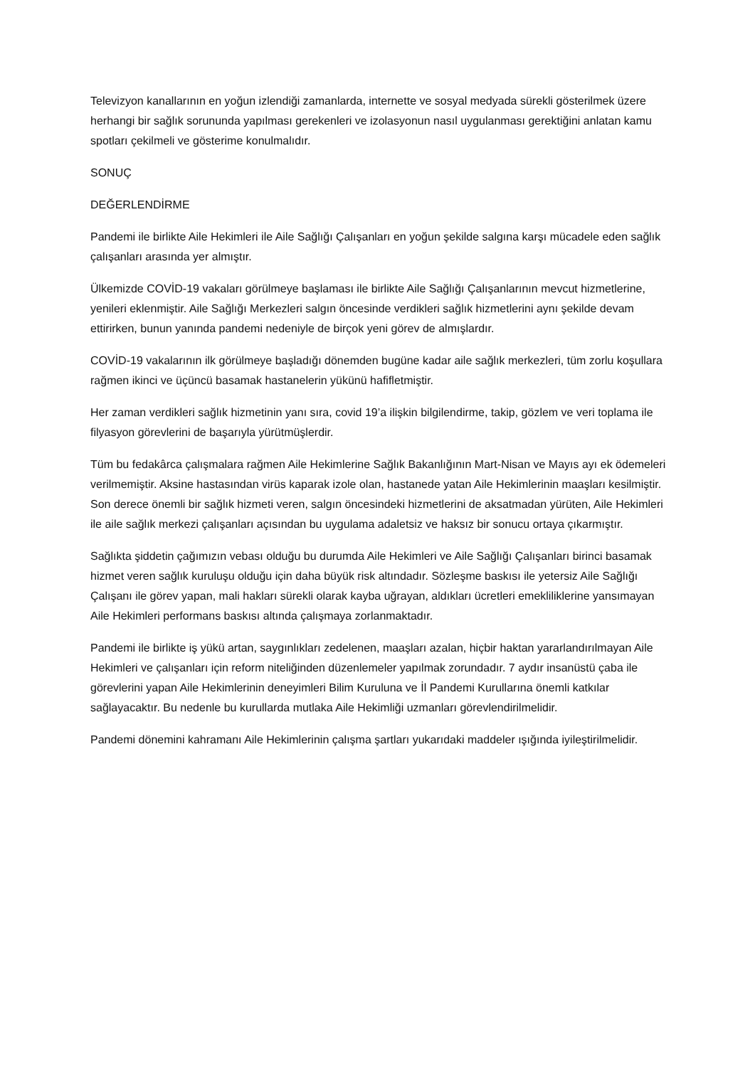Televizyon kanallarının en yoğun izlendiği zamanlarda, internette ve sosyal medyada sürekli gösterilmek üzere herhangi bir sağlık sorununda yapılması gerekenleri ve izolasyonun nasıl uygulanması gerektiğini anlatan kamu spotları çekilmeli ve gösterime konulmalıdır.
SONUÇ
DEĞERLENDİRME
Pandemi ile birlikte Aile Hekimleri ile Aile Sağlığı Çalışanları en yoğun şekilde salgına karşı mücadele eden sağlık çalışanları arasında yer almıştır.
Ülkemizde COVİD-19 vakaları görülmeye başlaması ile birlikte Aile Sağlığı Çalışanlarının mevcut hizmetlerine, yenileri eklenmiştir. Aile Sağlığı Merkezleri salgın öncesinde verdikleri sağlık hizmetlerini aynı şekilde devam ettirirken, bunun yanında pandemi nedeniyle de birçok yeni görev de almışlardır.
COVİD-19 vakalarının ilk görülmeye başladığı dönemden bugüne kadar aile sağlık merkezleri, tüm zorlu koşullara rağmen ikinci ve üçüncü basamak hastanelerin yükünü hafifletmiştir.
Her zaman verdikleri sağlık hizmetinin yanı sıra, covid 19’a ilişkin bilgilendirme, takip, gözlem ve veri toplama ile filyasyon görevlerini de başarıyla yürütmüşlerdir.
Tüm bu fedakârca çalışmalara rağmen Aile Hekimlerine Sağlık Bakanlığının Mart-Nisan ve Mayıs ayı ek ödemeleri verilmemiştir. Aksine hastasından virüs kaparak izole olan, hastanede yatan Aile Hekimlerinin maaşları kesilmiştir. Son derece önemli bir sağlık hizmeti veren, salgın öncesindeki hizmetlerini de aksatmadan yürüten, Aile Hekimleri ile aile sağlık merkezi çalışanları açısından bu uygulama adaletsiz ve haksız bir sonucu ortaya çıkarmıştır.
Sağlıkta şiddetin çağımızın vebası olduğu bu durumda Aile Hekimleri ve Aile Sağlığı Çalışanları birinci basamak hizmet veren sağlık kuruluşu olduğu için daha büyük risk altındadır. Sözleşme baskısı ile yetersiz Aile Sağlığı Çalışanı ile görev yapan, mali hakları sürekli olarak kayba uğrayan, aldıkları ücretleri emekliliklerine yansımayan Aile Hekimleri performans baskısı altında çalışmaya zorlanmaktadır.
Pandemi ile birlikte iş yükü artan, saygınlıkları zedelenen, maaşları azalan, hiçbir haktan yararlandırılmayan Aile Hekimleri ve çalışanları için reform niteliğinden düzenlemeler yapılmak zorundadır. 7 aydır insanüstü çaba ile görevlerini yapan Aile Hekimlerinin deneyimleri Bilim Kuruluna ve İl Pandemi Kurullarına önemli katkılar sağlayacaktır. Bu nedenle bu kurullarda mutlaka Aile Hekimliği uzmanları görevlendirilmelidir.
Pandemi dönemini kahramanı Aile Hekimlerinin çalışma şartları yukarıdaki maddeler ışığında iyileştirilmelidir.